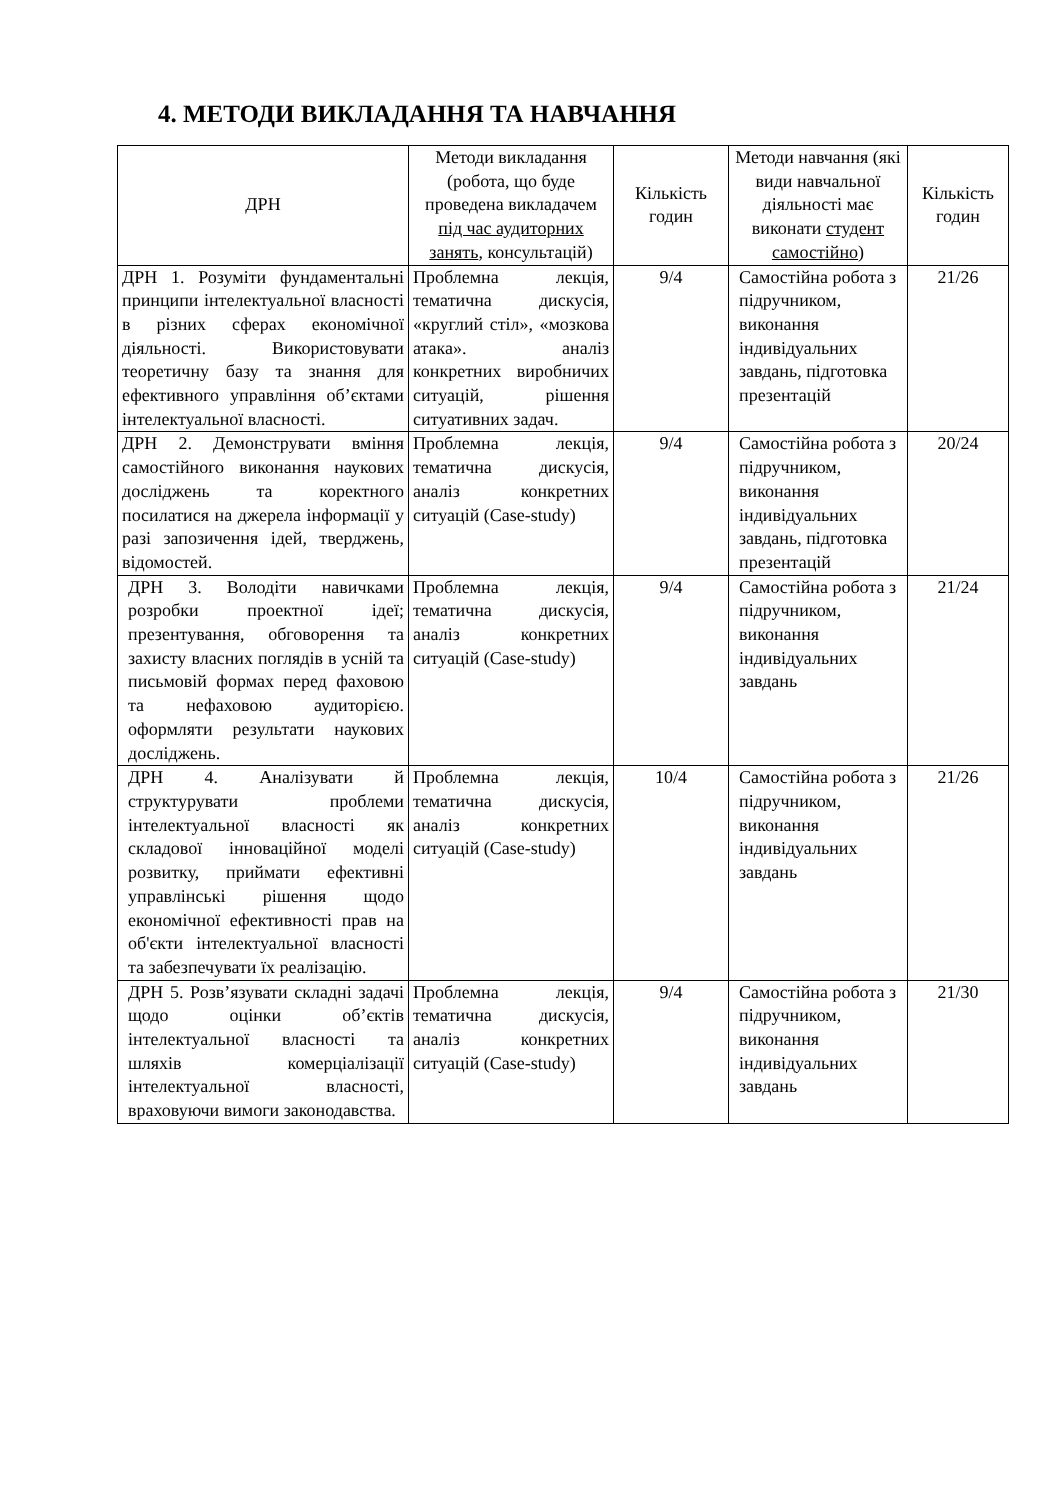4. МЕТОДИ ВИКЛАДАННЯ ТА НАВЧАННЯ
| ДРН | Методи викладання (робота, що буде проведена викладачем під час аудиторних занять , консультацій) | Кількість годин | Методи навчання (які види навчальної діяльності має виконати студент самостійно ) | Кількість годин |
| --- | --- | --- | --- | --- |
| ДРН 1. Розуміти фундаментальні принципи інтелектуальної власності в різних сферах економічної діяльності. Використовувати теоретичну базу та знання для ефективного управління об’єктами інтелектуальної власності. | Проблемна лекція, тематична дискусія, «круглий стіл», «мозкова атака». аналіз конкретних виробничих ситуацій, рішення ситуативних задач. | 9/4 | Самостійна робота з підручником, виконання індивідуальних завдань, підготовка презентацій | 21/26 |
| ДРН 2. Демонструвати вміння самостійного виконання наукових досліджень та коректного посилатися на джерела інформації у разі запозичення ідей, тверджень, відомостей. | Проблемна лекція, тематична дискусія, аналіз конкретних ситуацій (Case-study) | 9/4 | Самостійна робота з підручником, виконання індивідуальних завдань, підготовка презентацій | 20/24 |
| ДРН 3. Володіти навичками розробки проектної ідеї; презентування, обговорення та захисту власних поглядів в усній та письмовій формах перед фаховою та нефаховою аудиторією. оформляти результати наукових досліджень. | Проблемна лекція, тематична дискусія, аналіз конкретних ситуацій (Case-study) | 9/4 | Самостійна робота з підручником, виконання індивідуальних завдань | 21/24 |
| ДРН 4. Аналізувати й структурувати проблеми інтелектуальної власності як складової інноваційної моделі розвитку, приймати ефективні управлінські рішення щодо економічної ефективності прав на об'єкти інтелектуальної власності та забезпечувати їх реалізацію. | Проблемна лекція, тематична дискусія, аналіз конкретних ситуацій (Case-study) | 10/4 | Самостійна робота з підручником, виконання індивідуальних завдань | 21/26 |
| ДРН 5. Розв’язувати складні задачі щодо оцінки об’єктів інтелектуальної власності та шляхів комерціалізації інтелектуальної власності, враховуючи вимоги законодавства. | Проблемна лекція, тематична дискусія, аналіз конкретних ситуацій (Case-study) | 9/4 | Самостійна робота з підручником, виконання індивідуальних завдань | 21/30 |